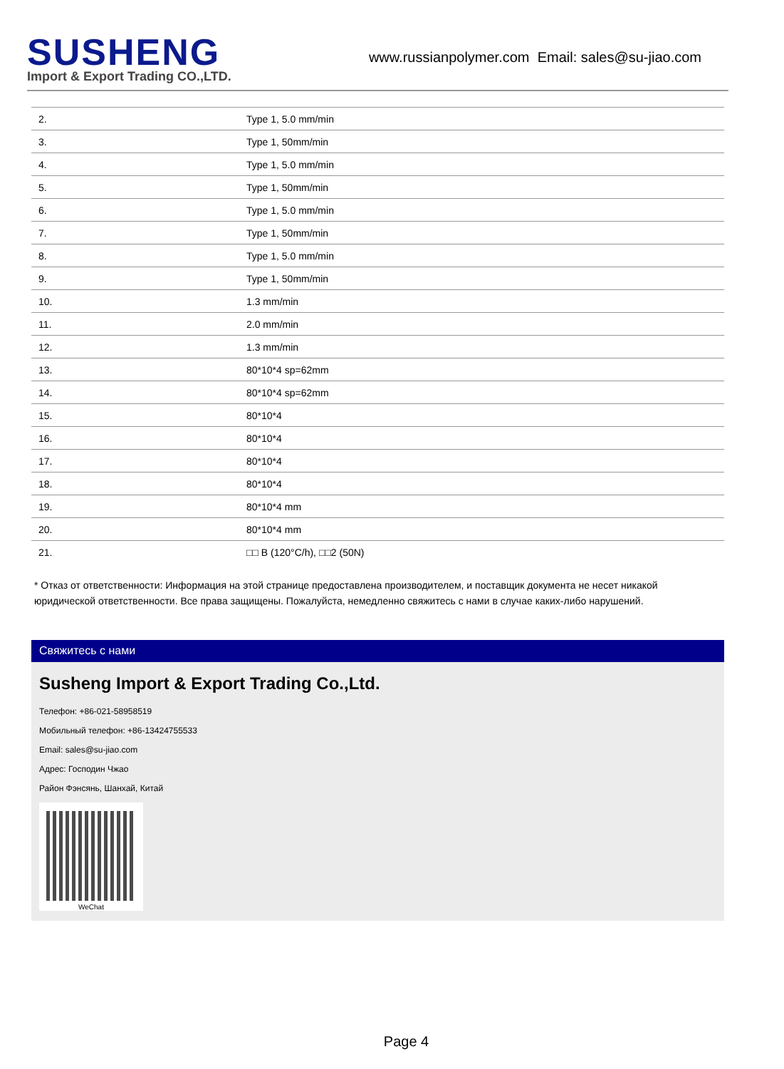SUSHENG
Import & Export Trading CO.,LTD.
www.russianpolymer.com Email: sales@su-jiao.com
| 2. | Type 1, 5.0 mm/min |
| 3. | Type 1, 50mm/min |
| 4. | Type 1, 5.0 mm/min |
| 5. | Type 1, 50mm/min |
| 6. | Type 1, 5.0 mm/min |
| 7. | Type 1, 50mm/min |
| 8. | Type 1, 5.0 mm/min |
| 9. | Type 1, 50mm/min |
| 10. | 1.3 mm/min |
| 11. | 2.0 mm/min |
| 12. | 1.3 mm/min |
| 13. | 80*10*4 sp=62mm |
| 14. | 80*10*4 sp=62mm |
| 15. | 80*10*4 |
| 16. | 80*10*4 |
| 17. | 80*10*4 |
| 18. | 80*10*4 |
| 19. | 80*10*4 mm |
| 20. | 80*10*4 mm |
| 21. | □□ B (120°C/h), □□2 (50N) |
* Отказ от ответственности: Информация на этой странице предоставлена производителем, и поставщик документа не несет никакой юридической ответственности. Все права защищены. Пожалуйста, немедленно свяжитесь с нами в случае каких-либо нарушений.
Свяжитесь с нами
Susheng Import & Export Trading Co.,Ltd.
Телефон: +86-021-58958519
Мобильный телефон: +86-13424755533
Email: sales@su-jiao.com
Адрес: Господин Чжао
Район Фэнсянь, Шанхай, Китай
WeChat
Page 4